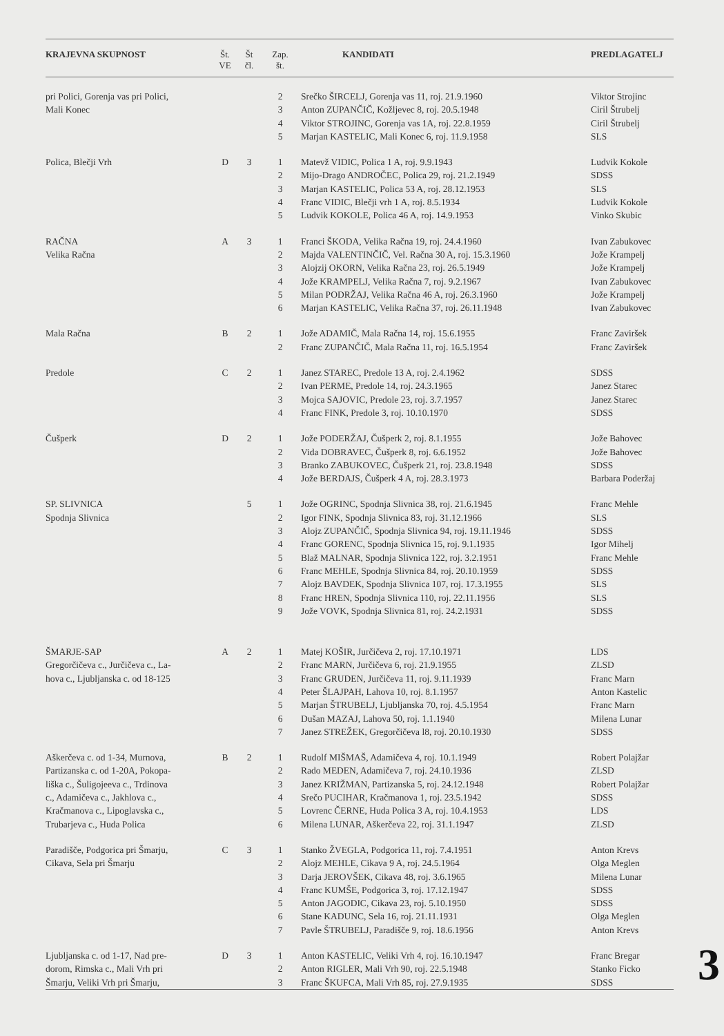| KRAJEVNA SKUPNOST | Št. VE | Št čl. | Zap. št. | KANDIDATI | PREDLAGATELJ |
| --- | --- | --- | --- | --- | --- |
| pri Polici, Gorenja vas pri Polici, | | | 2 | Srečko ŠIRCELJ, Gorenja vas 11, roj. 21.9.1960 | Viktor Strojinc |
| Mali Konec | | | 3 | Anton ZUPANČIČ, Kožljevec 8, roj. 20.5.1948 | Ciril Štrubelj |
| | | | 4 | Viktor STROJINC, Gorenja vas 1A, roj. 22.8.1959 | Ciril Štrubelj |
| | | | 5 | Marjan KASTELIC, Mali Konec 6, roj. 11.9.1958 | SLS |
| Polica, Blečji Vrh | D | 3 | 1 | Matevž VIDIC, Polica 1 A, roj. 9.9.1943 | Ludvik Kokole |
| | | | 2 | Mijo-Drago ANDROČEC, Polica 29, roj. 21.2.1949 | SDSS |
| | | | 3 | Marjan KASTELIC, Polica 53 A, roj. 28.12.1953 | SLS |
| | | | 4 | Franc VIDIC, Blečji vrh 1 A, roj. 8.5.1934 | Ludvik Kokole |
| | | | 5 | Ludvik KOKOLE, Polica 46 A, roj. 14.9.1953 | Vinko Skubic |
| RAČNA | A | 3 | 1 | Franci ŠKODA, Velika Račna 19, roj. 24.4.1960 | Ivan Zabukovec |
| Velika Račna | | | 2 | Majda VALENTINČIČ, Vel. Račna 30 A, roj. 15.3.1960 | Jože Krampelj |
| | | | 3 | Alojzij OKORN, Velika Račna 23, roj. 26.5.1949 | Jože Krampelj |
| | | | 4 | Jože KRAMPELJ, Velika Račna 7, roj. 9.2.1967 | Ivan Zabukovec |
| | | | 5 | Milan PODRŽAJ, Velika Račna 46 A, roj. 26.3.1960 | Jože Krampelj |
| | | | 6 | Marjan KASTELIC, Velika Račna 37, roj. 26.11.1948 | Ivan Zabukovec |
| Mala Račna | B | 2 | 1 | Jože ADAMIČ, Mala Račna 14, roj. 15.6.1955 | Franc Zaviršek |
| | | | 2 | Franc ZUPANČIČ, Mala Račna 11, roj. 16.5.1954 | Franc Zaviršek |
| Predole | C | 2 | 1 | Janez STAREC, Predole 13 A, roj. 2.4.1962 | SDSS |
| | | | 2 | Ivan PERME, Predole 14, roj. 24.3.1965 | Janez Starec |
| | | | 3 | Mojca SAJOVIC, Predole 23, roj. 3.7.1957 | Janez Starec |
| | | | 4 | Franc FINK, Predole 3, roj. 10.10.1970 | SDSS |
| Čušperk | D | 2 | 1 | Jože PODERŽAJ, Čušperk 2, roj. 8.1.1955 | Jože Bahovec |
| | | | 2 | Vida DOBRAVEC, Čušperk 8, roj. 6.6.1952 | Jože Bahovec |
| | | | 3 | Branko ZABUKOVEC, Čušperk 21, roj. 23.8.1948 | SDSS |
| | | | 4 | Jože BERDAJS, Čušperk 4 A, roj. 28.3.1973 | Barbara Poderžaj |
| SP. SLIVNICA | | 5 | 1 | Jože OGRINC, Spodnja Slivnica 38, roj. 21.6.1945 | Franc Mehle |
| Spodnja Slivnica | | | 2 | Igor FINK, Spodnja Slivnica 83, roj. 31.12.1966 | SLS |
| | | | 3 | Alojz ZUPANČIČ, Spodnja Slivnica 94, roj. 19.11.1946 | SDSS |
| | | | 4 | Franc GORENC, Spodnja Slivnica 15, roj. 9.1.1935 | Igor Mihelj |
| | | | 5 | Blaž MALNAR, Spodnja Slivnica 122, roj. 3.2.1951 | Franc Mehle |
| | | | 6 | Franc MEHLE, Spodnja Slivnica 84, roj. 20.10.1959 | SDSS |
| | | | 7 | Alojz BAVDEK, Spodnja Slivnica 107, roj. 17.3.1955 | SLS |
| | | | 8 | Franc HREN, Spodnja Slivnica 110, roj. 22.11.1956 | SLS |
| | | | 9 | Jože VOVK, Spodnja Slivnica 81, roj. 24.2.1931 | SDSS |
| ŠMARJE-SAP | A | 2 | 1 | Matej KOŠIR, Jurčičeva 2, roj. 17.10.1971 | LDS |
| Gregorčičeva c., Jurčičeva c., La- | | | 2 | Franc MARN, Jurčičeva 6, roj. 21.9.1955 | ZLSD |
| hova c., Ljubljanska c. od 18-125 | | | 3 | Franc GRUDEN, Jurčičeva 11, roj. 9.11.1939 | Franc Marn |
| | | | 4 | Peter ŠLAJPAH, Lahova 10, roj. 8.1.1957 | Anton Kastelic |
| | | | 5 | Marjan ŠTRUBELJ, Ljubljanska 70, roj. 4.5.1954 | Franc Marn |
| | | | 6 | Dušan MAZAJ, Lahova 50, roj. 1.1.1940 | Milena Lunar |
| | | | 7 | Janez STREŽEK, Gregorčičeva l8, roj. 20.10.1930 | SDSS |
| Aškerčeva c. od 1-34, Murnova, | B | 2 | 1 | Rudolf MIŠMAŠ, Adamičeva 4, roj. 10.1.1949 | Robert Polajžar |
| Partizanska c. od 1-20A, Pokopa- | | | 2 | Rado MEDEN, Adamičeva 7, roj. 24.10.1936 | ZLSD |
| liška c., Šuligojeeva c., Trdinova | | | 3 | Janez KRIŽMAN, Partizanska 5, roj. 24.12.1948 | Robert Polajžar |
| c., Adamičeva c., Jakhlova c., | | | 4 | Srečo PUCIHAR, Kračmanova 1, roj. 23.5.1942 | SDSS |
| Kračmanova c., Lipoglavska c., | | | 5 | Lovrenc ČERNE, Huda Polica 3 A, roj. 10.4.1953 | LDS |
| Trubarjeva c., Huda Polica | | | 6 | Milena LUNAR, Aškerčeva 22, roj. 31.1.1947 | ZLSD |
| Paradišče, Podgorica pri Šmarju, | C | 3 | 1 | Stanko ŽVEGLA, Podgorica 11, roj. 7.4.1951 | Anton Krevs |
| Cikava, Sela pri Šmarju | | | 2 | Alojz MEHLE, Cikava 9 A, roj. 24.5.1964 | Olga Meglen |
| | | | 3 | Darja JEROVŠEK, Cikava 48, roj. 3.6.1965 | Milena Lunar |
| | | | 4 | Franc KUMŠE, Podgorica 3, roj. 17.12.1947 | SDSS |
| | | | 5 | Anton JAGODIC, Cikava 23, roj. 5.10.1950 | SDSS |
| | | | 6 | Stane KADUNC, Sela 16, roj. 21.11.1931 | Olga Meglen |
| | | | 7 | Pavle ŠTRUBELJ, Paradišče 9, roj. 18.6.1956 | Anton Krevs |
| Ljubljanska c. od 1-17, Nad pre- | D | 3 | 1 | Anton KASTELIC, Veliki Vrh 4, roj. 16.10.1947 | Franc Bregar |
| dorom, Rimska c., Mali Vrh pri | | | 2 | Anton RIGLER, Mali Vrh 90, roj. 22.5.1948 | Stanko Ficko |
| Šmarju, Veliki Vrh pri Šmarju, | | | 3 | Franc ŠKUFCA, Mali Vrh 85, roj. 27.9.1935 | SDSS |
3